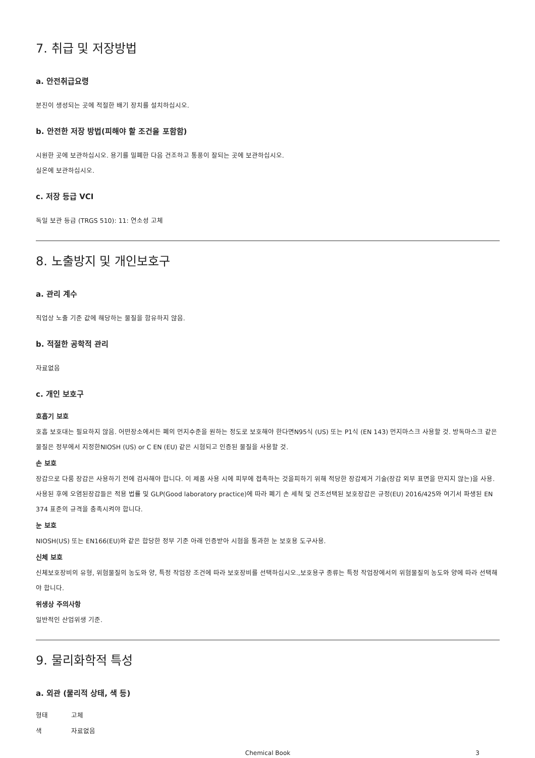7. 취급 및 저장방법
a. 안전취급요령
분진이 생성되는 곳에 적절한 배기 장치를 설치하십시오.
b. 안전한 저장 방법(피해야 할 조건을 포함함)
시원한 곳에 보관하십시오. 용기를 밀폐한 다음 건조하고 통풍이 잘되는 곳에 보관하십시오.
실온에 보관하십시오.
c. 저장 등급 VCI
독일 보관 등급 (TRGS 510): 11: 연소성 고체
8. 노출방지 및 개인보호구
a. 관리 계수
직업상 노출 기준 값에 해당하는 물질을 함유하지 않음.
b. 적절한 공학적 관리
자료없음
c. 개인 보호구
호흡기 보호
호흡 보호대는 필요하지 않음. 어떤장소에서든 폐의 먼지수준을 원하는 정도로 보호해야 한다면N95식 (US) 또는 P1식 (EN 143) 먼지마스크 사용할 것. 방독마스크 같은 물질은 정부에서 지정한NIOSH (US) or C EN (EU) 같은 시험되고 인증된 물질을 사용할 것.
손 보호
장갑으로 다룸 장갑은 사용하기 전에 검사해야 합니다. 이 제품 사용 시에 피부에 접촉하는 것을피하기 위해 적당한 장갑제거 기술(장갑 외부 표면을 만지지 않는)을 사용. 사용된 후에 오염된장갑들은 적용 법률 및 GLP(Good laboratory practice)에 따라 폐기 손 세척 및 건조선택된 보호장갑은 규정(EU) 2016/425와 여기서 파생된 EN 374 표준의 규격을 충족시켜야 합니다.
눈 보호
NIOSH(US) 또는 EN166(EU)와 같은 합당한 정부 기준 아래 인증받아 시험을 통과한 눈 보호용 도구사용.
신체 보호
신체보호장비의 유형, 위험물질의 농도와 양, 특정 작업장 조건에 따라 보호장비를 선택하십시오.,보호용구 종류는 특정 작업장에서의 위험물질의 농도와 양에 따라 선택해야 합니다.
위생상 주의사항
일반적인 산업위생 기준.
9. 물리화학적 특성
a. 외관 (물리적 상태, 색 등)
형태 고체
색 자료없음
Chemical Book 3